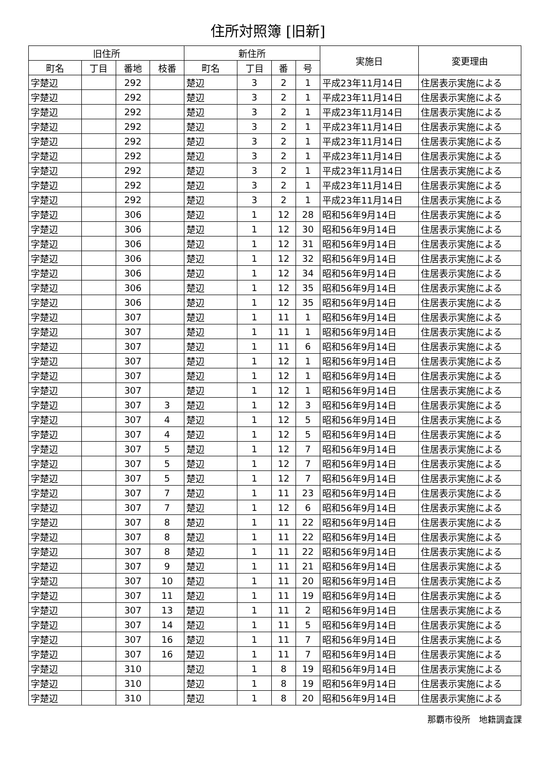住所対照簿 [旧新]
| 旧住所 | | | | 新住所 | | | | 実施日 | 変更理由 |
| --- | --- | --- | --- | --- | --- | --- | --- | --- | --- |
| 町名 | 丁目 | 番地 | 枝番 | 町名 | 丁目 | 番 | 号 | | |
| 字楚辺 | | 292 | | 楚辺 | 3 | 2 | 1 | 平成23年11月14日 | 住居表示実施による |
| 字楚辺 | | 292 | | 楚辺 | 3 | 2 | 1 | 平成23年11月14日 | 住居表示実施による |
| 字楚辺 | | 292 | | 楚辺 | 3 | 2 | 1 | 平成23年11月14日 | 住居表示実施による |
| 字楚辺 | | 292 | | 楚辺 | 3 | 2 | 1 | 平成23年11月14日 | 住居表示実施による |
| 字楚辺 | | 292 | | 楚辺 | 3 | 2 | 1 | 平成23年11月14日 | 住居表示実施による |
| 字楚辺 | | 292 | | 楚辺 | 3 | 2 | 1 | 平成23年11月14日 | 住居表示実施による |
| 字楚辺 | | 292 | | 楚辺 | 3 | 2 | 1 | 平成23年11月14日 | 住居表示実施による |
| 字楚辺 | | 292 | | 楚辺 | 3 | 2 | 1 | 平成23年11月14日 | 住居表示実施による |
| 字楚辺 | | 292 | | 楚辺 | 3 | 2 | 1 | 平成23年11月14日 | 住居表示実施による |
| 字楚辺 | | 306 | | 楚辺 | 1 | 12 | 28 | 昭和56年9月14日 | 住居表示実施による |
| 字楚辺 | | 306 | | 楚辺 | 1 | 12 | 30 | 昭和56年9月14日 | 住居表示実施による |
| 字楚辺 | | 306 | | 楚辺 | 1 | 12 | 31 | 昭和56年9月14日 | 住居表示実施による |
| 字楚辺 | | 306 | | 楚辺 | 1 | 12 | 32 | 昭和56年9月14日 | 住居表示実施による |
| 字楚辺 | | 306 | | 楚辺 | 1 | 12 | 34 | 昭和56年9月14日 | 住居表示実施による |
| 字楚辺 | | 306 | | 楚辺 | 1 | 12 | 35 | 昭和56年9月14日 | 住居表示実施による |
| 字楚辺 | | 306 | | 楚辺 | 1 | 12 | 35 | 昭和56年9月14日 | 住居表示実施による |
| 字楚辺 | | 307 | | 楚辺 | 1 | 11 | 1 | 昭和56年9月14日 | 住居表示実施による |
| 字楚辺 | | 307 | | 楚辺 | 1 | 11 | 1 | 昭和56年9月14日 | 住居表示実施による |
| 字楚辺 | | 307 | | 楚辺 | 1 | 11 | 6 | 昭和56年9月14日 | 住居表示実施による |
| 字楚辺 | | 307 | | 楚辺 | 1 | 12 | 1 | 昭和56年9月14日 | 住居表示実施による |
| 字楚辺 | | 307 | | 楚辺 | 1 | 12 | 1 | 昭和56年9月14日 | 住居表示実施による |
| 字楚辺 | | 307 | | 楚辺 | 1 | 12 | 1 | 昭和56年9月14日 | 住居表示実施による |
| 字楚辺 | | 307 | 3 | 楚辺 | 1 | 12 | 3 | 昭和56年9月14日 | 住居表示実施による |
| 字楚辺 | | 307 | 4 | 楚辺 | 1 | 12 | 5 | 昭和56年9月14日 | 住居表示実施による |
| 字楚辺 | | 307 | 4 | 楚辺 | 1 | 12 | 5 | 昭和56年9月14日 | 住居表示実施による |
| 字楚辺 | | 307 | 5 | 楚辺 | 1 | 12 | 7 | 昭和56年9月14日 | 住居表示実施による |
| 字楚辺 | | 307 | 5 | 楚辺 | 1 | 12 | 7 | 昭和56年9月14日 | 住居表示実施による |
| 字楚辺 | | 307 | 5 | 楚辺 | 1 | 12 | 7 | 昭和56年9月14日 | 住居表示実施による |
| 字楚辺 | | 307 | 7 | 楚辺 | 1 | 11 | 23 | 昭和56年9月14日 | 住居表示実施による |
| 字楚辺 | | 307 | 7 | 楚辺 | 1 | 12 | 6 | 昭和56年9月14日 | 住居表示実施による |
| 字楚辺 | | 307 | 8 | 楚辺 | 1 | 11 | 22 | 昭和56年9月14日 | 住居表示実施による |
| 字楚辺 | | 307 | 8 | 楚辺 | 1 | 11 | 22 | 昭和56年9月14日 | 住居表示実施による |
| 字楚辺 | | 307 | 8 | 楚辺 | 1 | 11 | 22 | 昭和56年9月14日 | 住居表示実施による |
| 字楚辺 | | 307 | 9 | 楚辺 | 1 | 11 | 21 | 昭和56年9月14日 | 住居表示実施による |
| 字楚辺 | | 307 | 10 | 楚辺 | 1 | 11 | 20 | 昭和56年9月14日 | 住居表示実施による |
| 字楚辺 | | 307 | 11 | 楚辺 | 1 | 11 | 19 | 昭和56年9月14日 | 住居表示実施による |
| 字楚辺 | | 307 | 13 | 楚辺 | 1 | 11 | 2 | 昭和56年9月14日 | 住居表示実施による |
| 字楚辺 | | 307 | 14 | 楚辺 | 1 | 11 | 5 | 昭和56年9月14日 | 住居表示実施による |
| 字楚辺 | | 307 | 16 | 楚辺 | 1 | 11 | 7 | 昭和56年9月14日 | 住居表示実施による |
| 字楚辺 | | 307 | 16 | 楚辺 | 1 | 11 | 7 | 昭和56年9月14日 | 住居表示実施による |
| 字楚辺 | | 310 | | 楚辺 | 1 | 8 | 19 | 昭和56年9月14日 | 住居表示実施による |
| 字楚辺 | | 310 | | 楚辺 | 1 | 8 | 19 | 昭和56年9月14日 | 住居表示実施による |
| 字楚辺 | | 310 | | 楚辺 | 1 | 8 | 20 | 昭和56年9月14日 | 住居表示実施による |
那覇市役所　地籍調査課